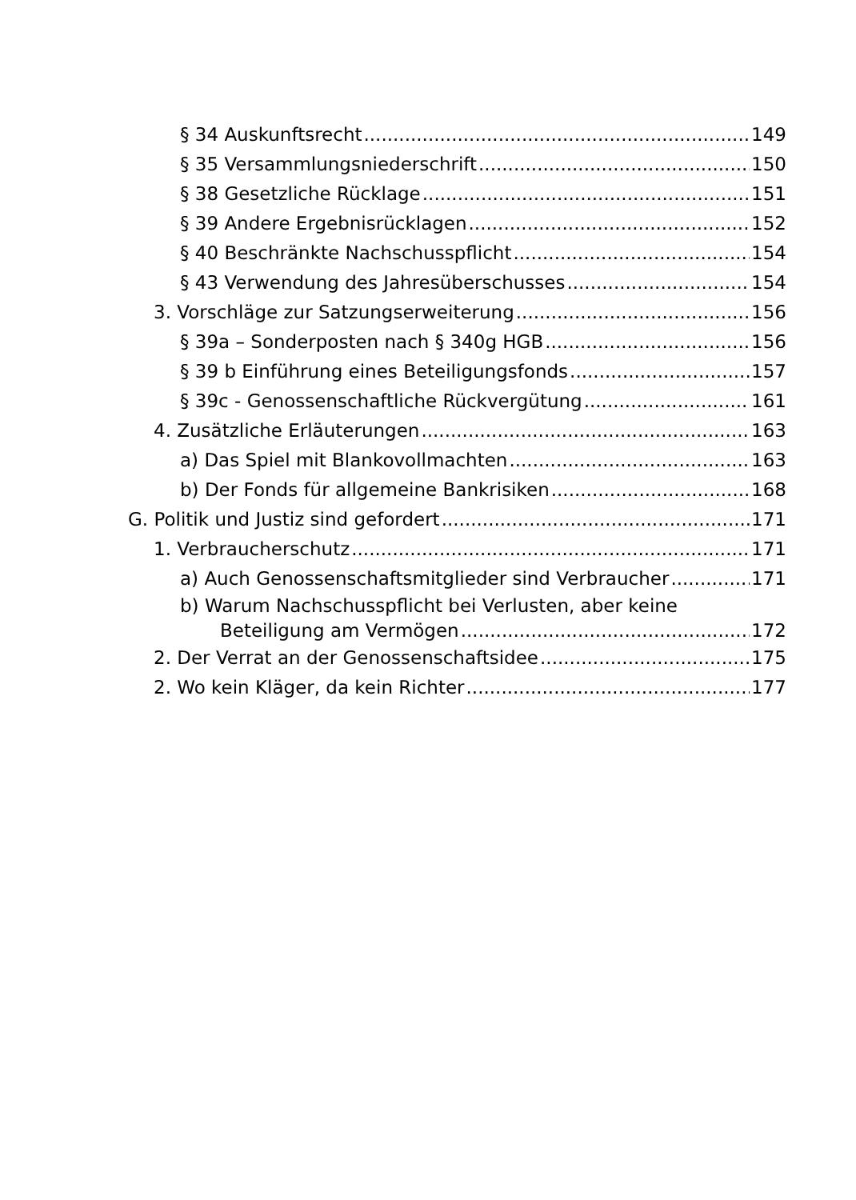§ 34 Auskunftsrecht 149
§ 35 Versammlungsniederschrift 150
§ 38 Gesetzliche Rücklage 151
§ 39 Andere Ergebnisrücklagen 152
§ 40 Beschränkte Nachschusspflicht 154
§ 43 Verwendung des Jahresüberschusses 154
3. Vorschläge zur Satzungserweiterung 156
§ 39a – Sonderposten nach § 340g HGB 156
§ 39 b Einführung eines Beteiligungsfonds 157
§ 39c - Genossenschaftliche Rückvergütung 161
4. Zusätzliche Erläuterungen 163
a) Das Spiel mit Blankovollmachten 163
b) Der Fonds für allgemeine Bankrisiken 168
G. Politik und Justiz sind gefordert 171
1. Verbraucherschutz 171
a) Auch Genossenschaftsmitglieder sind Verbraucher 171
b) Warum Nachschusspflicht bei Verlusten, aber keine
Beteiligung am Vermögen 172
2. Der Verrat an der Genossenschaftsidee 175
2. Wo kein Kläger, da kein Richter 177